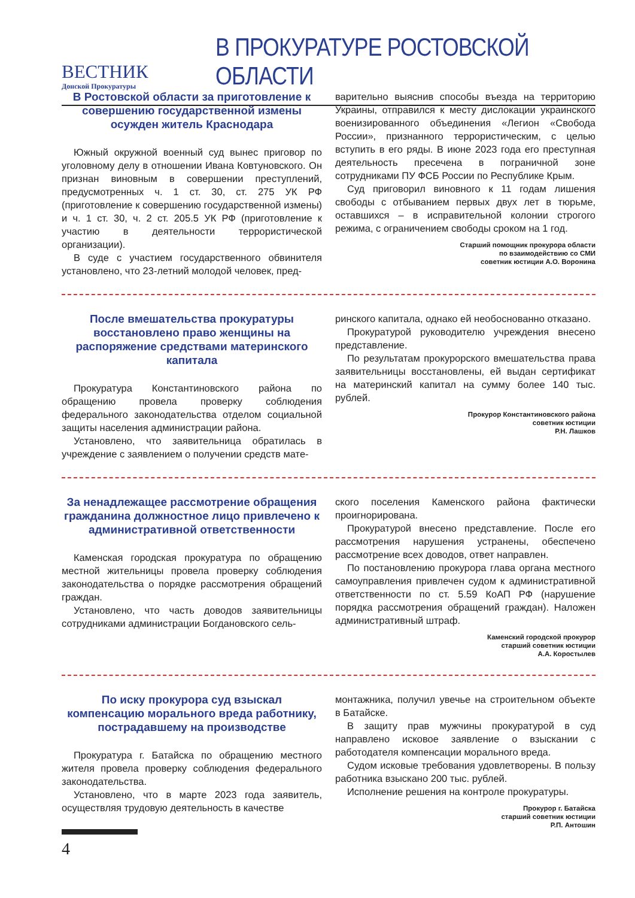ВЕСТНИК
Донской Прокуратуры
В ПРОКУРАТУРЕ РОСТОВСКОЙ ОБЛАСТИ
В Ростовской области за приготовление к совершению государственной измены осужден житель Краснодара
Южный окружной военный суд вынес приговор по уголовному делу в отношении Ивана Ковтуновского. Он признан виновным в совершении преступлений, предусмотренных ч. 1 ст. 30, ст. 275 УК РФ (приготовление к совершению государственной измены) и ч. 1 ст. 30, ч. 2 ст. 205.5 УК РФ (приготовление к участию в деятельности террористической организации).
В суде с участием государственного обвинителя установлено, что 23-летний молодой человек, пред-
варительно выяснив способы въезда на территорию Украины, отправился к месту дислокации украинского военизированного объединения «Легион «Свобода России», признанного террористическим, с целью вступить в его ряды. В июне 2023 года его преступная деятельность пресечена в пограничной зоне сотрудниками ПУ ФСБ России по Республике Крым.
Суд приговорил виновного к 11 годам лишения свободы с отбыванием первых двух лет в тюрьме, оставшихся – в исправительной колонии строгого режима, с ограничением свободы сроком на 1 год.
Старший помощник прокурора области
по взаимодействию со СМИ
советник юстиции А.О. Воронина
После вмешательства прокуратуры восстановлено право женщины на распоряжение средствами материнского капитала
Прокуратура Константиновского района по обращению провела проверку соблюдения федерального законодательства отделом социальной защиты населения администрации района.
Установлено, что заявительница обратилась в учреждение с заявлением о получении средств мате-
ринского капитала, однако ей необоснованно отказано.
Прокуратурой руководителю учреждения внесено представление.
По результатам прокурорского вмешательства права заявительницы восстановлены, ей выдан сертификат на материнский капитал на сумму более 140 тыс. рублей.
Прокурор Константиновского района
советник юстиции
Р.Н. Лашков
За ненадлежащее рассмотрение обращения гражданина должностное лицо привлечено к административной ответственности
Каменская городская прокуратура по обращению местной жительницы провела проверку соблюдения законодательства о порядке рассмотрения обращений граждан.
Установлено, что часть доводов заявительницы сотрудниками администрации Богдановского сель-
ского поселения Каменского района фактически проигнорирована.
Прокуратурой внесено представление. После его рассмотрения нарушения устранены, обеспечено рассмотрение всех доводов, ответ направлен.
По постановлению прокурора глава органа местного самоуправления привлечен судом к административной ответственности по ст. 5.59 КоАП РФ (нарушение порядка рассмотрения обращений граждан). Наложен административный штраф.
Каменский городской прокурор
старший советник юстиции
А.А. Коростылев
По иску прокурора суд взыскал компенсацию морального вреда работнику, пострадавшему на производстве
Прокуратура г. Батайска по обращению местного жителя провела проверку соблюдения федерального законодательства.
Установлено, что в марте 2023 года заявитель, осуществляя трудовую деятельность в качестве
монтажника, получил увечье на строительном объекте в Батайске.
В защиту прав мужчины прокуратурой в суд направлено исковое заявление о взыскании с работодателя компенсации морального вреда.
Судом исковые требования удовлетворены. В пользу работника взыскано 200 тыс. рублей.
Исполнение решения на контроле прокуратуры.
Прокурор г. Батайска
старший советник юстиции
Р.П. Антошин
4